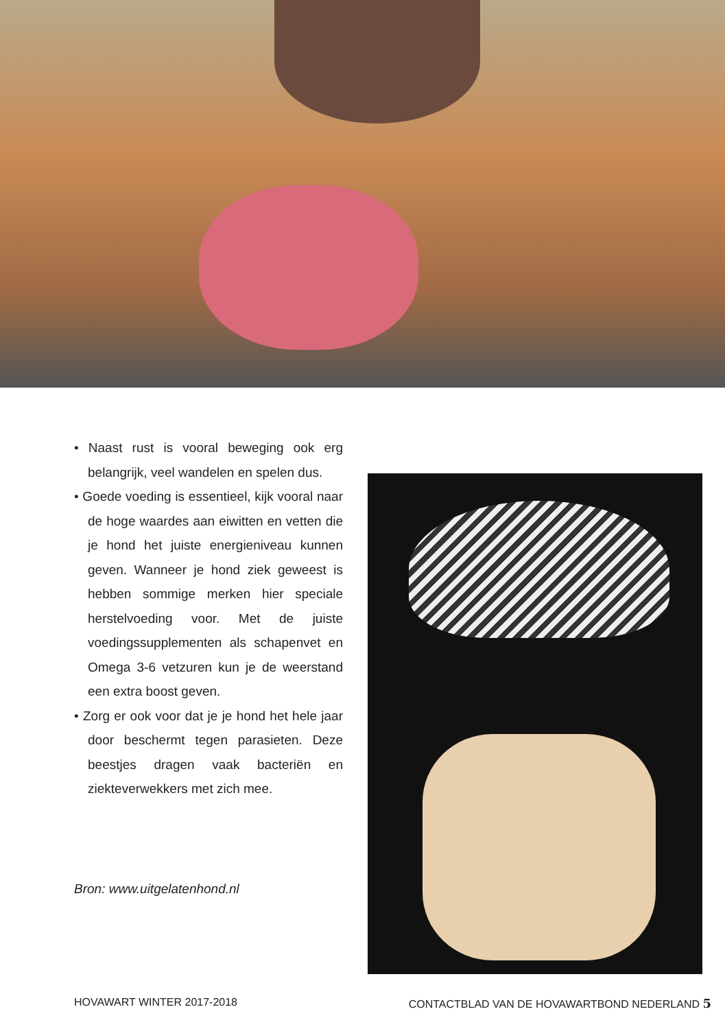• Naast rust is vooral beweging ook erg belangrijk, veel wandelen en spelen dus.
• Goede voeding is essentieel, kijk vooral naar de hoge waardes aan eiwitten en vetten die je hond het juiste energieniveau kunnen geven. Wanneer je hond ziek geweest is hebben sommige merken hier speciale herstelvoeding voor. Met de juiste voedingssupplementen als schapenvet en Omega 3-6 vetzuren kun je de weerstand een extra boost geven.
• Zorg er ook voor dat je je hond het hele jaar door beschermt tegen parasieten. Deze beestjes dragen vaak bacteriën en ziekteverwekkers met zich mee.
Bron: www.uitgelatenhond.nl
HOVAWART WINTER 2017-2018 CONTACTBLAD VAN DE HOVAWARTBOND NEDERLAND 5